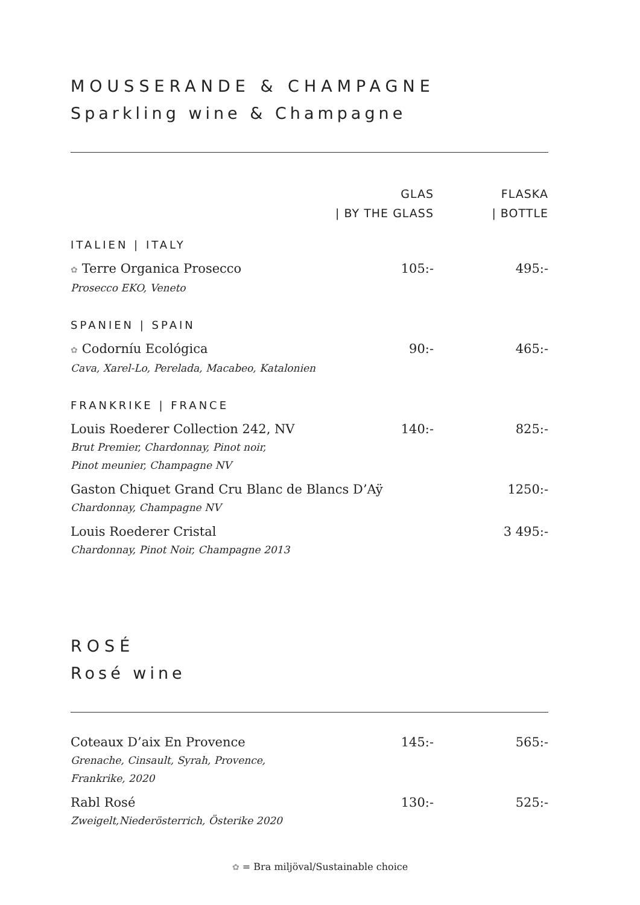MOUSSERANDE & CHAMPAGNE
Sparkling wine & Champagne
| | GLAS / BY THE GLASS | FLASKA / BOTTLE |
| --- | --- | --- |
| ITALIEN / ITALY | | |
| ✿ Terre Organica Prosecco Prosecco EKO, Veneto | 105:- | 495:- |
| SPANIEN / SPAIN | | |
| ✿ Codorníu Ecológica Cava, Xarel-Lo, Perelada, Macabeo, Katalonien | 90:- | 465:- |
| FRANKRIKE / FRANCE | | |
| Louis Roederer Collection 242, NV Brut Premier, Chardonnay, Pinot noir, Pinot meunier, Champagne NV | 140:- | 825:- |
| Gaston Chiquet Grand Cru Blanc de Blancs D’Aÿ Chardonnay, Champagne NV | | 1250:- |
| Louis Roederer Cristal Chardonnay, Pinot Noir, Champagne 2013 | | 3 495:- |
ROSÉ
Rosé wine
| Coteaux D’aix En Provence Grenache, Cinsault, Syrah, Provence, Frankrike, 2020 | 145:- | 565:- |
| Rabl Rosé Zweigelt,Niederösterrich, Österike 2020 | 130:- | 525:- |
✿ = Bra miljöval/Sustainable choice